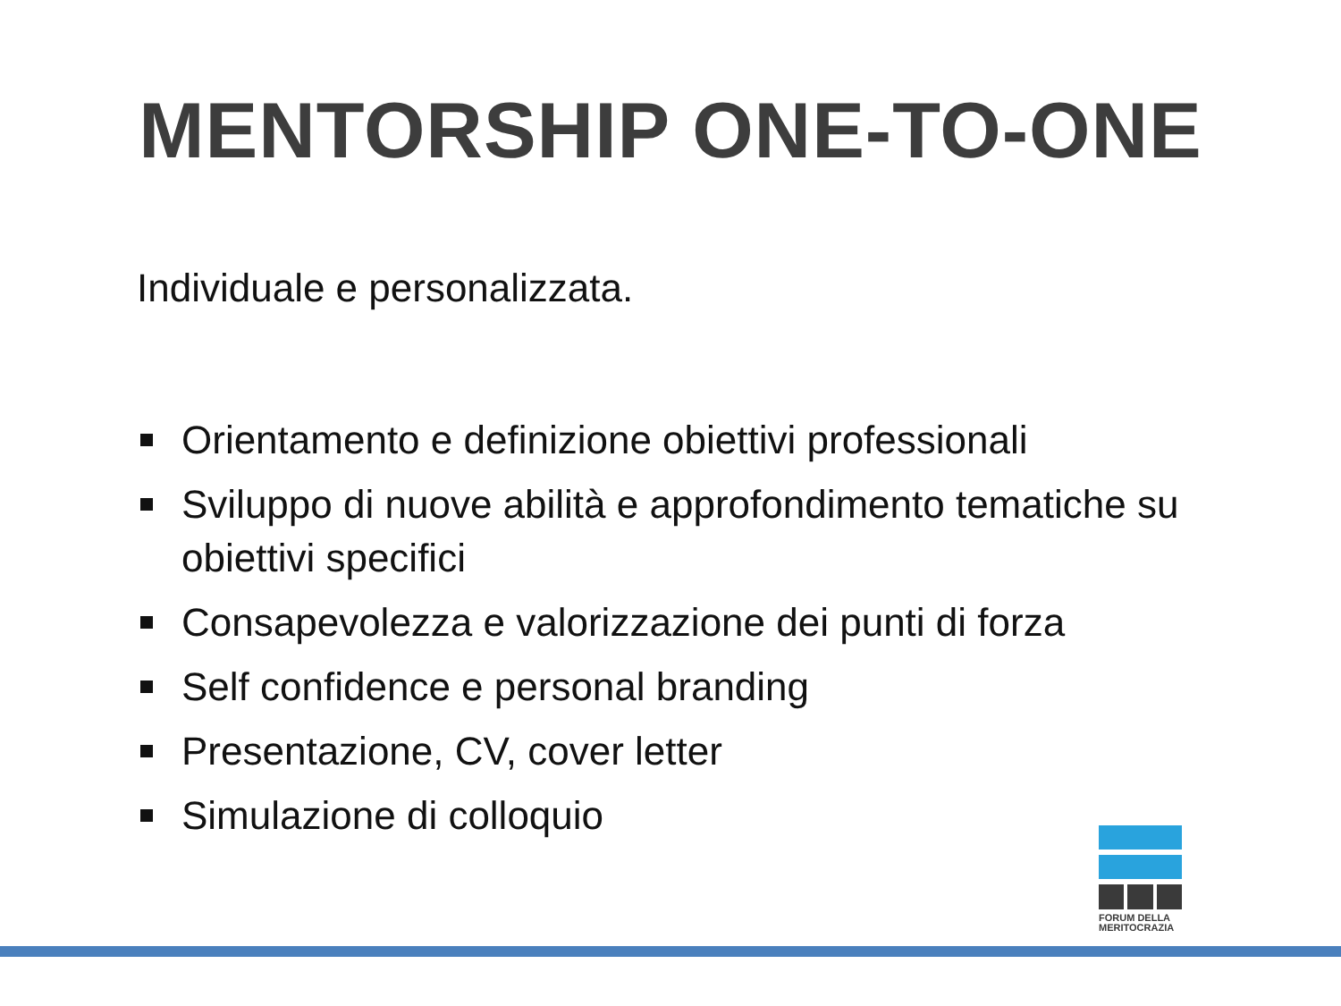MENTORSHIP ONE-TO-ONE
Individuale e personalizzata.
Orientamento e definizione obiettivi professionali
Sviluppo di nuove abilità e approfondimento tematiche su obiettivi specifici
Consapevolezza e valorizzazione dei punti di forza
Self confidence e personal branding
Presentazione, CV, cover letter
Simulazione di colloquio
FORUM DELLA MERITOCRAZIA